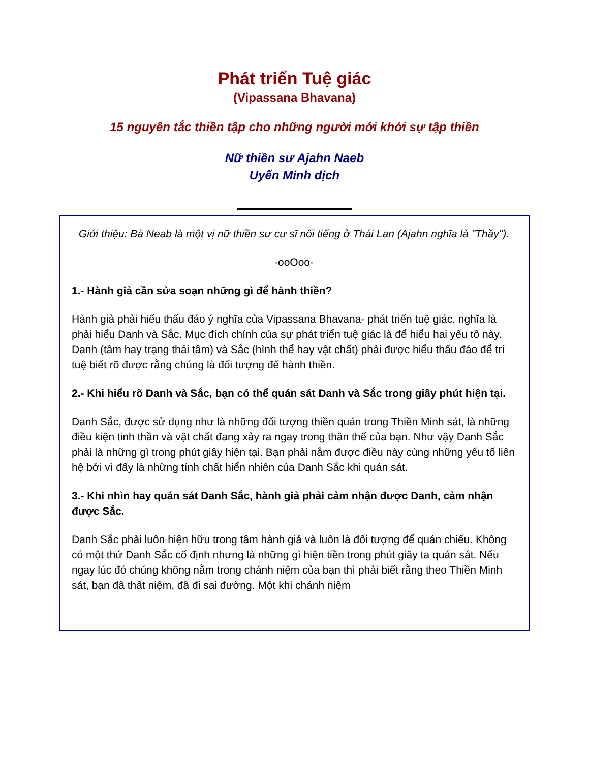Phát triển Tuệ giác
(Vipassana Bhavana)
15 nguyên tắc thiền tập cho những người mới khởi sự tập thiền
Nữ thiền sư Ajahn Naeb
Uyển Minh dịch
Giới thiệu: Bà Neab là một vị nữ thiền sư cư sĩ nổi tiếng ở Thái Lan (Ajahn nghĩa là "Thầy").
-ooOoo-
1.- Hành giả cần sửa soạn những gì để hành thiền?
Hành giả phải hiểu thấu đáo ý nghĩa của Vipassana Bhavana- phát triển tuệ giác, nghĩa là phải hiểu Danh và Sắc. Mục đích chính của sự phát triển tuệ giác là để hiểu hai yếu tố này. Danh (tâm hay trạng thái tâm) và Sắc (hình thể hay vật chất) phải được hiểu thấu đáo để trí tuệ biết rõ được rằng chúng là đối tượng để hành thiền.
2.- Khi hiểu rõ Danh và Sắc, bạn có thể quán sát Danh và Sắc trong giây phút hiện tại.
Danh Sắc, được sử dụng như là những đối tượng thiền quán trong Thiền Minh sát, là những điều kiện tinh thần và vật chất đang xảy ra ngay trong thân thể của bạn. Như vậy Danh Sắc phải là những gì trong phút giây hiện tại. Bạn phải nắm được điều này cùng những yếu tố liên hệ bởi vì đấy là những tính chất hiển nhiên của Danh Sắc khi quán sát.
3.- Khi nhìn hay quán sát Danh Sắc, hành giả phải cảm nhận được Danh, cảm nhận được Sắc.
Danh Sắc phải luôn hiện hữu trong tâm hành giả và luôn là đối tượng để quán chiếu. Không có một thứ Danh Sắc cố định nhưng là những gì hiện tiền trong phút giây ta quán sát. Nếu ngay lúc đó chúng không nằm trong chánh niệm của bạn thì phải biết rằng theo Thiền Minh sát, bạn đã thất niệm, đã đi sai đường. Một khi chánh niệm